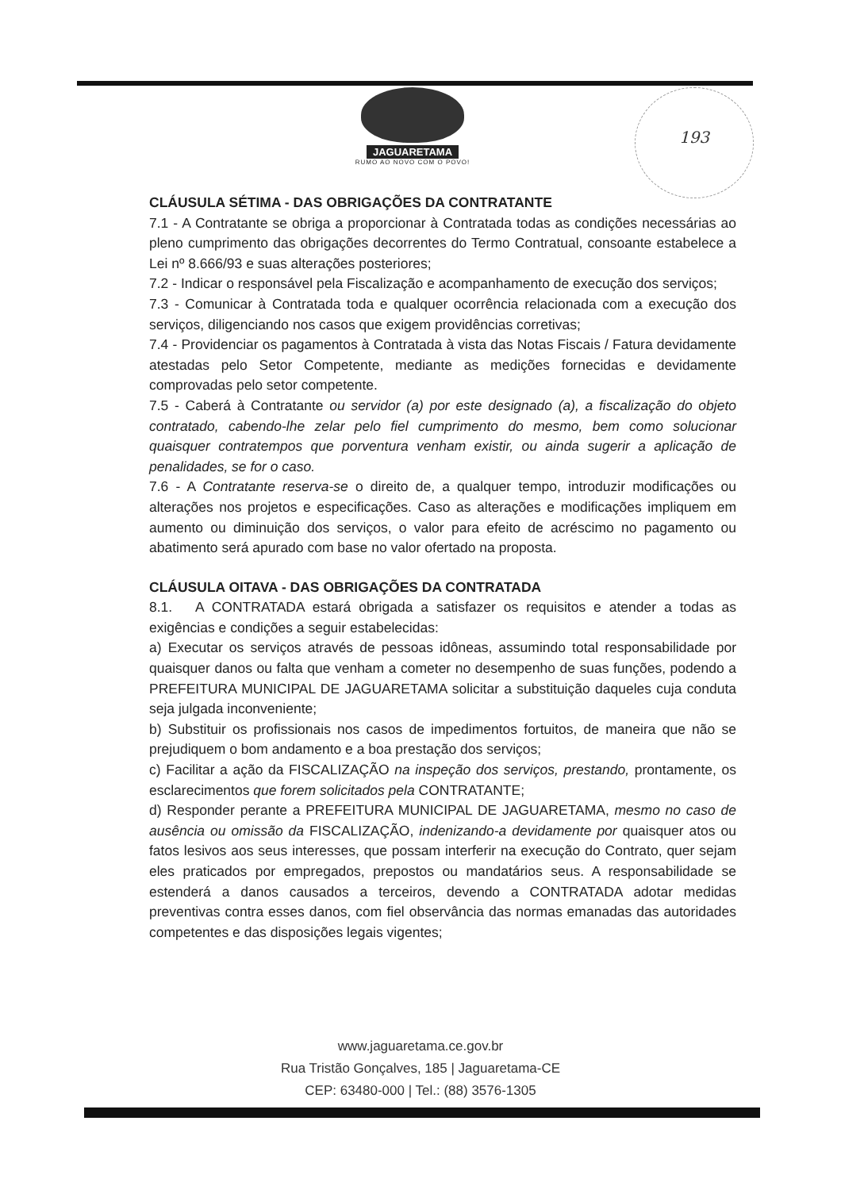JAGUARETAMA
RUMO AO NOVO COM O POVO!
193
CLÁUSULA SÉTIMA - DAS OBRIGAÇÕES DA CONTRATANTE
7.1 - A Contratante se obriga a proporcionar à Contratada todas as condições necessárias ao pleno cumprimento das obrigações decorrentes do Termo Contratual, consoante estabelece a Lei nº 8.666/93 e suas alterações posteriores;
7.2 - Indicar o responsável pela Fiscalização e acompanhamento de execução dos serviços;
7.3 - Comunicar à Contratada toda e qualquer ocorrência relacionada com a execução dos serviços, diligenciando nos casos que exigem providências corretivas;
7.4 - Providenciar os pagamentos à Contratada à vista das Notas Fiscais / Fatura devidamente atestadas pelo Setor Competente, mediante as medições fornecidas e devidamente comprovadas pelo setor competente.
7.5 - Caberá à Contratante ou servidor (a) por este designado (a), a fiscalização do objeto contratado, cabendo-lhe zelar pelo fiel cumprimento do mesmo, bem como solucionar quaisquer contratempos que porventura venham existir, ou ainda sugerir a aplicação de penalidades, se for o caso.
7.6 - A Contratante reserva-se o direito de, a qualquer tempo, introduzir modificações ou alterações nos projetos e especificações. Caso as alterações e modificações impliquem em aumento ou diminuição dos serviços, o valor para efeito de acréscimo no pagamento ou abatimento será apurado com base no valor ofertado na proposta.
CLÁUSULA OITAVA - DAS OBRIGAÇÕES DA CONTRATADA
8.1. A CONTRATADA estará obrigada a satisfazer os requisitos e atender a todas as exigências e condições a seguir estabelecidas:
a) Executar os serviços através de pessoas idôneas, assumindo total responsabilidade por quaisquer danos ou falta que venham a cometer no desempenho de suas funções, podendo a PREFEITURA MUNICIPAL DE JAGUARETAMA solicitar a substituição daqueles cuja conduta seja julgada inconveniente;
b) Substituir os profissionais nos casos de impedimentos fortuitos, de maneira que não se prejudiquem o bom andamento e a boa prestação dos serviços;
c) Facilitar a ação da FISCALIZAÇÃO na inspeção dos serviços, prestando, prontamente, os esclarecimentos que forem solicitados pela CONTRATANTE;
d) Responder perante a PREFEITURA MUNICIPAL DE JAGUARETAMA, mesmo no caso de ausência ou omissão da FISCALIZAÇÃO, indenizando-a devidamente por quaisquer atos ou fatos lesivos aos seus interesses, que possam interferir na execução do Contrato, quer sejam eles praticados por empregados, prepostos ou mandatários seus. A responsabilidade se estenderá a danos causados a terceiros, devendo a CONTRATADA adotar medidas preventivas contra esses danos, com fiel observância das normas emanadas das autoridades competentes e das disposições legais vigentes;
www.jaguaretama.ce.gov.br
Rua Tristão Gonçalves, 185 | Jaguaretama-CE
CEP: 63480-000 | Tel.: (88) 3576-1305